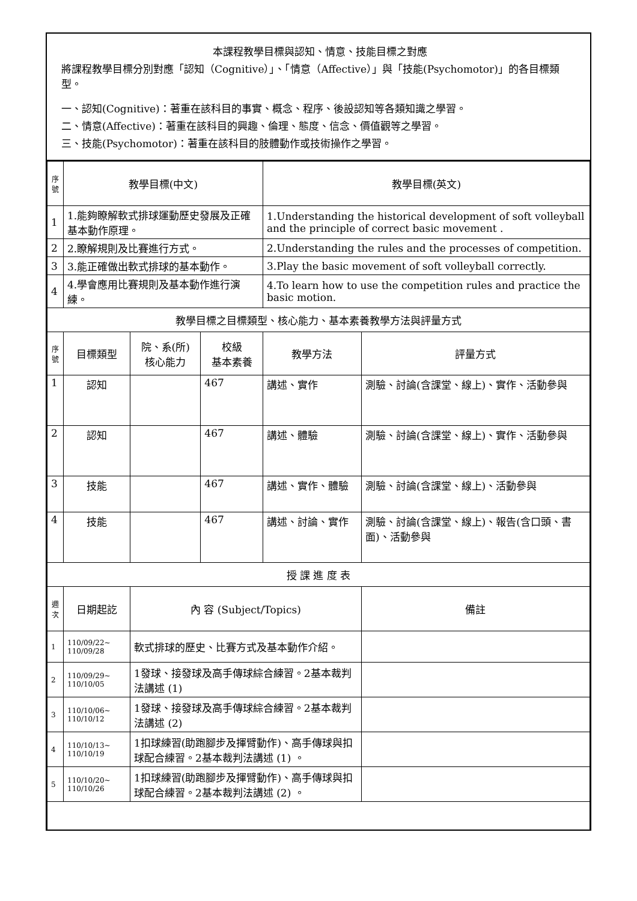本課程教學目標與認知、情意、技能目標之對應
將課程教學目標分別對應「認知（Cognitive）」、「情意（Affective）」與「技能(Psychomotor)」的各目標類型。
一、認知(Cognitive)：著重在該科目的事實、概念、程序、後設認知等各類知識之學習。
二、情意(Affective)：著重在該科目的興趣、倫理、態度、信念、價值觀等之學習。
三、技能(Psychomotor)：著重在該科目的肢體動作或技術操作之學習。
| 序號 | 教學目標(中文) | | | 教學目標(英文) | |
| --- | --- | --- | --- | --- | --- |
| 1 | 1.能夠瞭解軟式排球運動歷史發展及正確基本動作原理。 | | | 1.Understanding the historical development of soft volleyball and the principle of correct basic movement . | |
| 2 | 2.瞭解規則及比賽進行方式。 | | | 2.Understanding the rules and the processes of competition. | |
| 3 | 3.能正確做出軟式排球的基本動作。 | | | 3.Play the basic movement of soft volleyball correctly. | |
| 4 | 4.學會應用比賽規則及基本動作進行演練。 | | | 4.To learn how to use the competition rules and practice the basic motion. | |
| 教學目標之目標類型、核心能力、基本素養教學方法與評量方式 | | | | | |
| 序號 | 目標類型 | 院、系(所) 核心能力 | 校級 基本素養 | 教學方法 | 評量方式 |
| 1 | 認知 | | 467 | 講述、實作 | 測驗、討論(含課堂、線上)、實作、活動參與 |
| 2 | 認知 | | 467 | 講述、體驗 | 測驗、討論(含課堂、線上)、實作、活動參與 |
| 3 | 技能 | | 467 | 講述、實作、體驗 | 測驗、討論(含課堂、線上)、活動參與 |
| 4 | 技能 | | 467 | 講述、討論、實作 | 測驗、討論(含課堂、線上)、報告(含口頭、書面)、活動參與 |
| 授 課 進 度 表 | | | | | |
| 週次 | 日期起訖 | 內 容 (Subject/Topics) | | | 備註 |
| 1 | 110/09/22~ 110/09/28 | 軟式排球的歷史、比賽方式及基本動作介紹。 | | | |
| 2 | 110/09/29~ 110/10/05 | 1發球、接發球及高手傳球綜合練習。2基本裁判法講述 (1) | | | |
| 3 | 110/10/06~ 110/10/12 | 1發球、接發球及高手傳球綜合練習。2基本裁判法講述 (2) | | | |
| 4 | 110/10/13~ 110/10/19 | 1扣球練習(助跑腳步及揮臂動作)、高手傳球與扣球配合練習。2基本裁判法講述 (1) 。 | | | |
| 5 | 110/10/20~ 110/10/26 | 1扣球練習(助跑腳步及揮臂動作)、高手傳球與扣球配合練習。2基本裁判法講述 (2) 。 | | | |